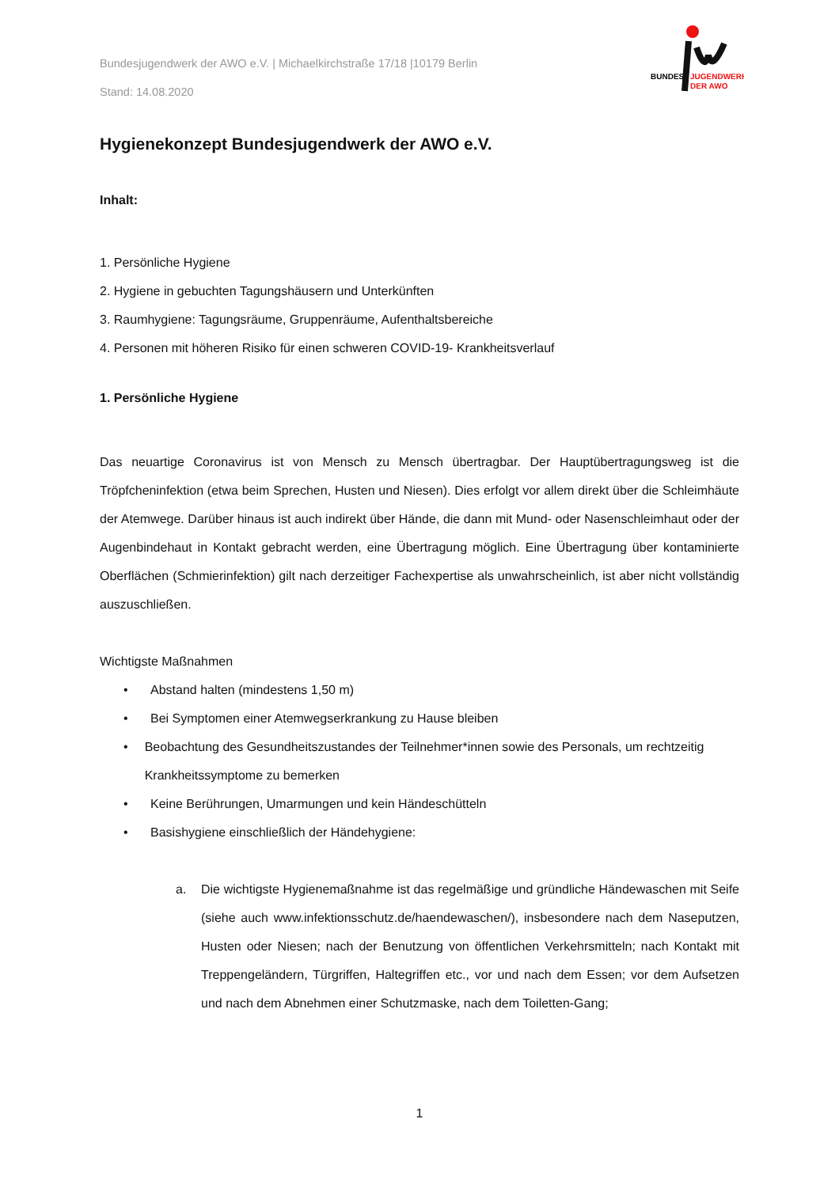Bundesjugendwerk der AWO e.V. | Michaelkirchstraße 17/18 |10179 Berlin
Stand: 14.08.2020
BUNDES
JUGENDWERK
DER AWO
Hygienekonzept Bundesjugendwerk der AWO e.V.
Inhalt:
1. Persönliche Hygiene
2. Hygiene in gebuchten Tagungshäusern und Unterkünften
3. Raumhygiene: Tagungsräume, Gruppenräume, Aufenthaltsbereiche
4. Personen mit höheren Risiko für einen schweren COVID-19- Krankheitsverlauf
1. Persönliche Hygiene
Das neuartige Coronavirus ist von Mensch zu Mensch übertragbar. Der Hauptübertragungsweg ist die Tröpfcheninfektion (etwa beim Sprechen, Husten und Niesen). Dies erfolgt vor allem direkt über die Schleimhäute der Atemwege. Darüber hinaus ist auch indirekt über Hände, die dann mit Mund- oder Nasenschleimhaut oder der Augenbindehaut in Kontakt gebracht werden, eine Übertragung möglich. Eine Übertragung über kontaminierte Oberflächen (Schmierinfektion) gilt nach derzeitiger Fachexpertise als unwahrscheinlich, ist aber nicht vollständig auszuschließen.
Wichtigste Maßnahmen
• Abstand halten (mindestens 1,50 m)
• Bei Symptomen einer Atemwegserkrankung zu Hause bleiben
• Beobachtung des Gesundheitszustandes der Teilnehmer*innen sowie des Personals, um rechtzeitig Krankheitssymptome zu bemerken
• Keine Berührungen, Umarmungen und kein Händeschütteln
• Basishygiene einschließlich der Händehygiene:
a. Die wichtigste Hygienemaßnahme ist das regelmäßige und gründliche Händewaschen mit Seife (siehe auch www.infektionsschutz.de/haendewaschen/), insbesondere nach dem Naseputzen, Husten oder Niesen; nach der Benutzung von öffentlichen Verkehrsmitteln; nach Kontakt mit Treppengeländern, Türgriffen, Haltegriffen etc., vor und nach dem Essen; vor dem Aufsetzen und nach dem Abnehmen einer Schutzmaske, nach dem Toiletten-Gang;
1